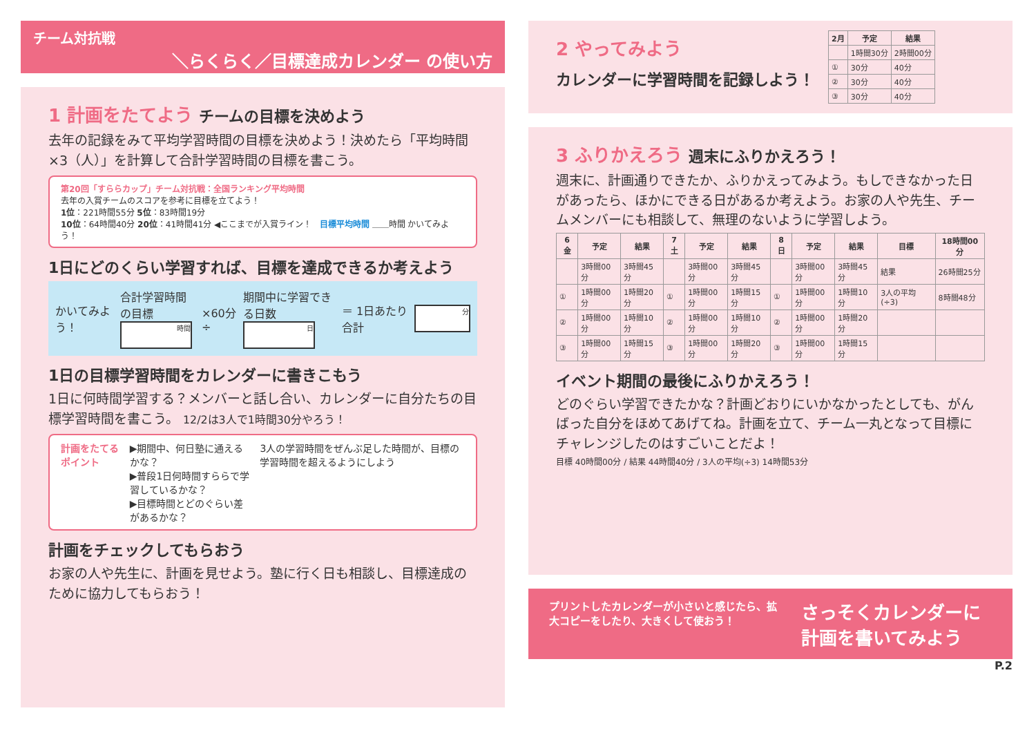チーム対抗戦
＼らくらく／目標達成カレンダー の使い方
1 計画をたてよう チームの目標を決めよう
去年の記録をみて平均学習時間の目標を決めよう！決めたら「平均時間×3（人）」を計算して合計学習時間の目標を書こう。
第20回「すららカップ」チーム対抗戦：全国ランキング平均時間
去年の入賞チームのスコアを参考に目標を立てよう！
1位：221時間55分 5位：83時間19分
10位：64時間40分 20位：41時間41分 ◀ここまでが入賞ライン！ 目標平均時間 ＿＿時間 かいてみよう！
1日にどのくらい学習すれば、目標を達成できるか考えよう
かいてみよう！
合計学習時間の目標
時間
×60分 ÷
期間中に学習できる日数
日
＝ 1日あたり合計
分
1日の目標学習時間をカレンダーに書きこもう
1日に何時間学習する？メンバーと話し合い、カレンダーに自分たちの目標学習時間を書こう。 12/2は3人で1時間30分やろう！
計画をたてるポイント ▶期間中、何日塾に通えるかな？
▶普段1日何時間すららで学習しているかな？
▶目標時間とどのぐらい差があるかな？
3人の学習時間をぜんぶ足した時間が、目標の学習時間を超えるようにしよう
計画をチェックしてもらおう
お家の人や先生に、計画を見せよう。塾に行く日も相談し、目標達成のために協力してもらおう！
2 やってみよう
カレンダーに学習時間を記録しよう！
| 2月 | 予定 | 結果 |
| --- | --- | --- |
| | 1時間30分 | 2時間00分 |
| ① | 30分 | 40分 |
| ② | 30分 | 40分 |
| ③ | 30分 | 40分 |
3 ふりかえろう 週末にふりかえろう！
週末に、計画通りできたか、ふりかえってみよう。もしできなかった日があったら、ほかにできる日があるか考えよう。お家の人や先生、チームメンバーにも相談して、無理のないように学習しよう。
| 6 金 | 予定 | 結果 | 7 土 | 予定 | 結果 | 8 日 | 予定 | 結果 | 目標 | 18時間00分 |
| --- | --- | --- | --- | --- | --- | --- | --- | --- | --- | --- |
| | 3時間00分 | 3時間45分 | | 3時間00分 | 3時間45分 | | 3時間00分 | 3時間45分 | 結果 | 26時間25分 |
| ① | 1時間00分 | 1時間20分 | ① | 1時間00分 | 1時間15分 | ① | 1時間00分 | 1時間10分 | 3人の平均(÷3) | 8時間48分 |
| ② | 1時間00分 | 1時間10分 | ② | 1時間00分 | 1時間10分 | ② | 1時間00分 | 1時間20分 | | |
| ③ | 1時間00分 | 1時間15分 | ③ | 1時間00分 | 1時間20分 | ③ | 1時間00分 | 1時間15分 | | |
イベント期間の最後にふりかえろう！
どのぐらい学習できたかな？計画どおりにいかなかったとしても、がんばった自分をほめてあげてね。計画を立て、チーム一丸となって目標にチャレンジしたのはすごいことだよ！
目標 40時間00分 / 結果 44時間40分 / 3人の平均(÷3) 14時間53分
プリントしたカレンダーが小さいと感じたら、拡大コピーをしたり、大きくして使おう！
さっそくカレンダーに計画を書いてみよう
P.2